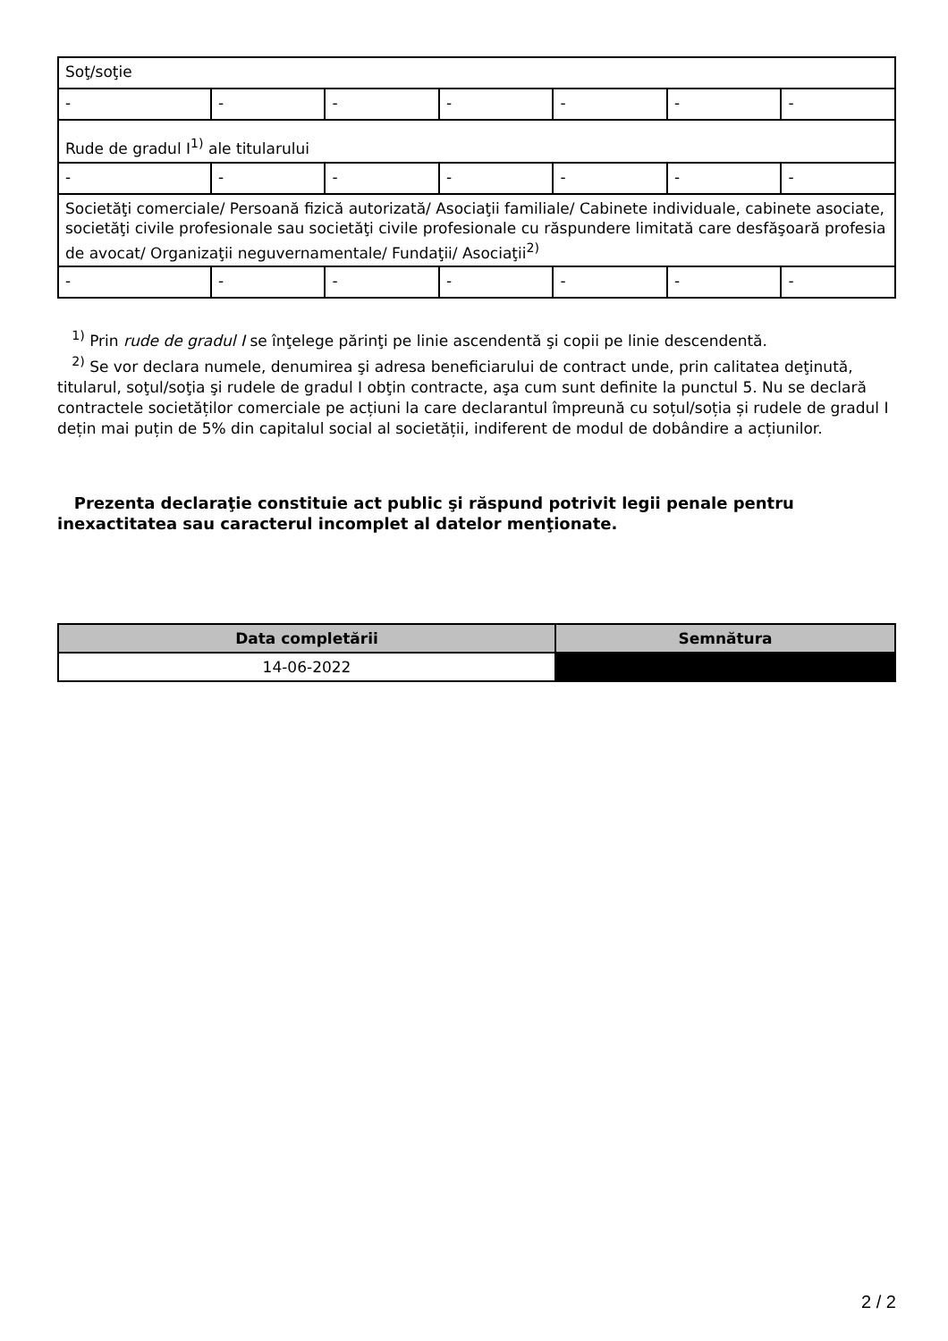| Soţ/soţie | | | | | | |
| - | - | - | - | - | - | - |
| Rude de gradul I<sup>1)</sup> ale titularului | | | | | | |
| - | - | - | - | - | - | - |
| Societăţi comerciale/ Persoană fizică autorizată/ Asociaţii familiale/ Cabinete individuale, cabinete asociate, societăţi civile profesionale sau societăţi civile profesionale cu răspundere limitată care desfăşoară profesia de avocat/ Organizaţii neguvernamentale/ Fundaţii/ Asociaţii<sup>2)</sup> | | | | | | |
| - | - | - | - | - | - | - |
<sup>1)</sup> Prin rude de gradul I se înţelege părinţi pe linie ascendentă şi copii pe linie descendentă.
<sup>2)</sup> Se vor declara numele, denumirea şi adresa beneficiarului de contract unde, prin calitatea deţinută, titularul, soţul/soţia şi rudele de gradul I obţin contracte, aşa cum sunt definite la punctul 5. Nu se declară contractele societăților comerciale pe acțiuni la care declarantul împreună cu soțul/soția și rudele de gradul I dețin mai puțin de 5% din capitalul social al societății, indiferent de modul de dobândire a acțiunilor.
Prezenta declaraţie constituie act public şi răspund potrivit legii penale pentru inexactitatea sau caracterul incomplet al datelor menţionate.
| Data completării | Semnătura |
| --- | --- |
| 14-06-2022 | |
2 / 2